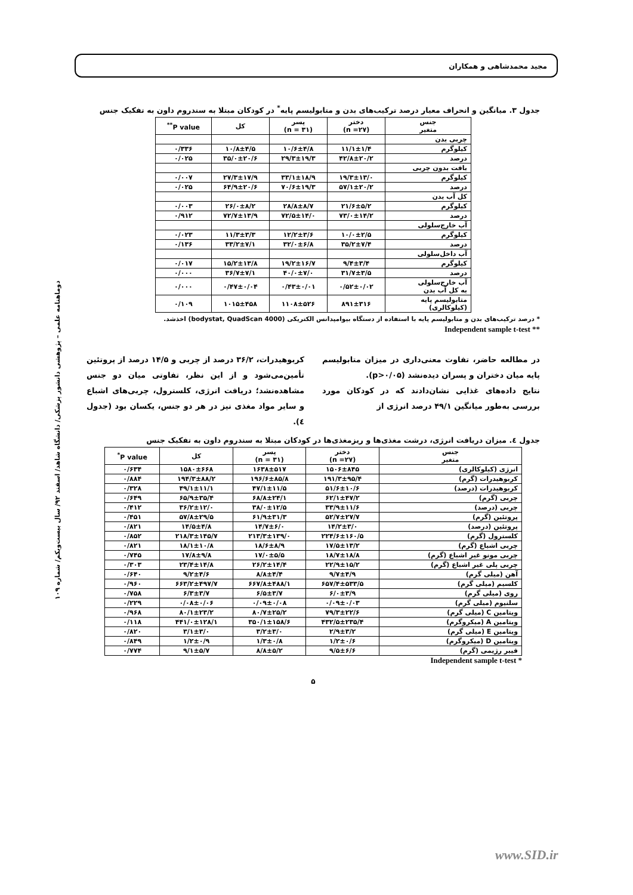مجید محمدشاهی و همکاران
دوماهنامه علمی – پژوهشی دانشور پزشکی/ دانشگاه شاهد/ اسفند ۹۲/ سال بیست‌ویکم/ شماره ۱۰۹
جدول ۳. میانگین و انحراف معیار درصد ترکیب‌های بدن و متابولیسم پایه<sup>*</sup> در کودکان مبتلا به سندروم داون به تفکیک جنس
| جنس متغیر | دختر (n =۲۷) | پسر (n = ۳۱) | کل | P value<sup>**</sup> |
| --- | --- | --- | --- | --- |
| چربی بدن | | | | |
| کیلوگرم | ۱۱/۱±۱/۴ | ۱۰/۶±۴/۸ | ۱۰/۸±۴/۵ | ۰/۳۳۶ |
| درصد | ۴۲/۸±۲۰/۲ | ۲۹/۳±۱۹/۳ | ۳۵/۰±۲۰/۶ | ۰/۰۲۵ |
| بافت بدون چربی | | | | |
| کیلوگرم | ۱۹/۳±۱۳/۰ | ۳۳/۱±۱۸/۹ | ۲۷/۳±۱۷/۹ | ۰/۰۰۷ |
| درصد | ۵۷/۱±۲۰/۲ | ۷۰/۶±۱۹/۳ | ۶۴/۹±۲۰/۶ | ۰/۰۲۵ |
| کل آب بدن | | | | |
| کیلوگرم | ۲۱/۶±۵/۲ | ۲۸/۸±۸/۷ | ۲۶/۰±۸/۲ | ۰/۰۰۳ |
| درصد | ۷۳/۰±۱۴/۲ | ۷۲/۵±۱۴/۰ | ۷۲/۷±۱۳/۹ | ۰/۹۱۲ |
| آب خارج‌سلولی | | | | |
| کیلوگرم | ۱۰/۰±۲/۵ | ۱۲/۲±۳/۶ | ۱۱/۳±۳/۳ | ۰/۰۲۳ |
| درصد | ۳۵/۲±۷/۴ | ۳۲/۰±۶/۸ | ۳۳/۲±۷/۱ | ۰/۱۳۶ |
| آب داخل‌سلولی | | | | |
| کیلوگرم | ۹/۴±۳/۴ | ۱۹/۲±۱۶/۷ | ۱۵/۲±۱۳/۸ | ۰/۰۱۷ |
| درصد | ۳۱/۷±۳/۵ | ۴۰/۰±۷/۰ | ۳۶/۷±۷/۱ | ۰/۰۰۰ |
| آب خارج‌سلولی به کل آب بدن | ۰/۵۲±۰/۰۲ | ۰/۴۳±۰/۰۱ | ۰/۴۷±۰/۰۴ | ۰/۰۰۰ |
| متابولیسم پایه (کیلوکالری) | ۸۹۱±۳۱۶ | ۱۱۰۸±۵۲۶ | ۱۰۱۵±۴۵۸ | ۰/۱۰۹ |
* درصد ترکیب‌های بدن و متابولیسم پایه با استفاده از دستگاه بیوامپدانس الکتریکی (bodystat, QuadScan 4000) اخذشد.
Independent sample t-test **
در مطالعه حاضر، تفاوت معنی‌داری در میزان متابولیسم پایه میان دختران و پسران دیده‌نشد (p>۰/۰۵).
نتایج داده‌های غذایی نشان‌دادند که در کودکان مورد بررسی به‌طور میانگین ۴۹/۱ درصد انرژی از
کربوهیدرات، ۳۶/۲ درصد از چربی و ۱۴/۵ درصد از پروتئین تأمین‌می‌شود و از این نظر، تفاوتی میان دو جنس مشاهده‌نشد؛ دریافت انرژی، کلسترول، چربی‌های اشباع و سایر مواد مغذی نیز در هر دو جنس، یکسان بود (جدول ٤).
جدول ٤. میزان دریافت انرژی، درشت مغذی‌ها و ریزمغذی‌ها در کودکان مبتلا به سندروم داون به تفکیک جنس
| جنس متغیر | دختر (n =۲۷) | پسر (n = ۳۱) | کل | P value<sup>*</sup> |
| --- | --- | --- | --- | --- |
| انرژی (کیلوکالری) | ۱۵۰۶±۸۴۵ | ۱۶۳۸±۵۱۷ | ۱۵۸۰±۶۶۸ | ۰/۶۳۴ |
| کربوهیدرات (گرم) | ۱۹۱/۳±۹۵/۴ | ۱۹۶/۶±۸۵/۸ | ۱۹۴/۳±۸۸/۲ | ۰/۸۸۴ |
| کربوهیدرات (درصد) | ۵۱/۶±۱۰/۶ | ۴۷/۱±۱۱/۵ | ۴۹/۱±۱۱/۱ | ۰/۳۲۸ |
| چربی (گرم) | ۶۲/۱±۴۷/۲ | ۶۸/۸±۲۴/۱ | ۶۵/۹±۳۵/۴ | ۰/۶۴۹ |
| چربی (درصد) | ۳۳/۹±۱۱/۶ | ۳۸/۰±۱۲/۵ | ۳۶/۲±۱۲/۰ | ۰/۴۱۲ |
| پروتئین (گرم) | ۵۲/۷±۲۷/۷ | ۶۱/۹±۳۱/۳ | ۵۷/۸±۲۹/۵ | ۰/۴۵۱ |
| پروتئین (درصد) | ۱۴/۲±۳/۰ | ۱۴/۷±۶/۰ | ۱۴/۵±۴/۸ | ۰/۸۲۱ |
| کلسترول (گرم) | ۲۲۴/۶±۱۶۰/۵ | ۲۱۳/۳±۱۳۹/۰ | ۲۱۸/۳±۱۴۵/۷ | ۰/۸۵۲ |
| چربی اشباع (گرم) | ۱۷/۵±۱۳/۲ | ۱۸/۶±۸/۹ | ۱۸/۱±۱۰/۸ | ۰/۸۲۱ |
| چربی مونو غیر اشباع (گرم) | ۱۸/۷±۱۸/۸ | ۱۷/۰±۵/۵ | ۱۷/۸±۹/۸ | ۰/۷۴۵ |
| چربی پلی غیر اشباع (گرم) | ۲۲/۹±۱۵/۲ | ۲۶/۲±۱۴/۴ | ۲۳/۴±۱۴/۸ | ۰/۳۰۳ |
| آهن (میلی گرم) | ۹/۷±۴/۹ | ۸/۸±۴/۴ | ۹/۲±۴/۶ | ۰/۶۴۰ |
| کلسیم (میلی گرم) | ۶۵۷/۴±۵۳۳/۵ | ۶۶۷/۸±۴۸۸/۱ | ۶۶۳/۲±۴۹۷/۷ | ۰/۹۶۰ |
| روی (میلی گرم) | ۶/۰±۳/۹ | ۶/۵±۳/۷ | ۶/۳±۳/۷ | ۰/۷۵۸ |
| سلنیوم (میلی گرم) | ۰/۰۹±۰/۰۳ | ۰/۰۹±۰/۰۸ | ۰/۰۸±۰/۰۶ | ۰/۲۲۹ |
| ویتامین C (میلی گرم) | ۷۹/۳±۲۲/۶ | ۸۰/۷±۲۵/۲ | ۸۰/۱±۲۳/۲ | ۰/۹۶۸ |
| ویتامین A (میکروگرم) | ۴۳۲/۵±۲۳۵/۴ | ۳۵۰/۱±۱۵۸/۶ | ۴۴۱/۰±۱۲۸/۱ | ۰/۱۱۸ |
| ویتامین E (میلی گرم) | ۲/۹±۳/۲ | ۳/۲±۳/۰ | ۳/۱±۳/۰ | ۰/۸۲۰ |
| ویتامین D (میکروگرم) | ۱/۲±۰/۶ | ۱/۳±۰/۸ | ۱/۲±۰/۹ | ۰/۸۴۹ |
| فیبر رژیمی (گرم) | ۹/۵±۶/۶ | ۸/۸±۵/۲ | ۹/۱±۵/۷ | ۰/۷۷۴ |
Independent sample t-test *
۵
www.SID.ir